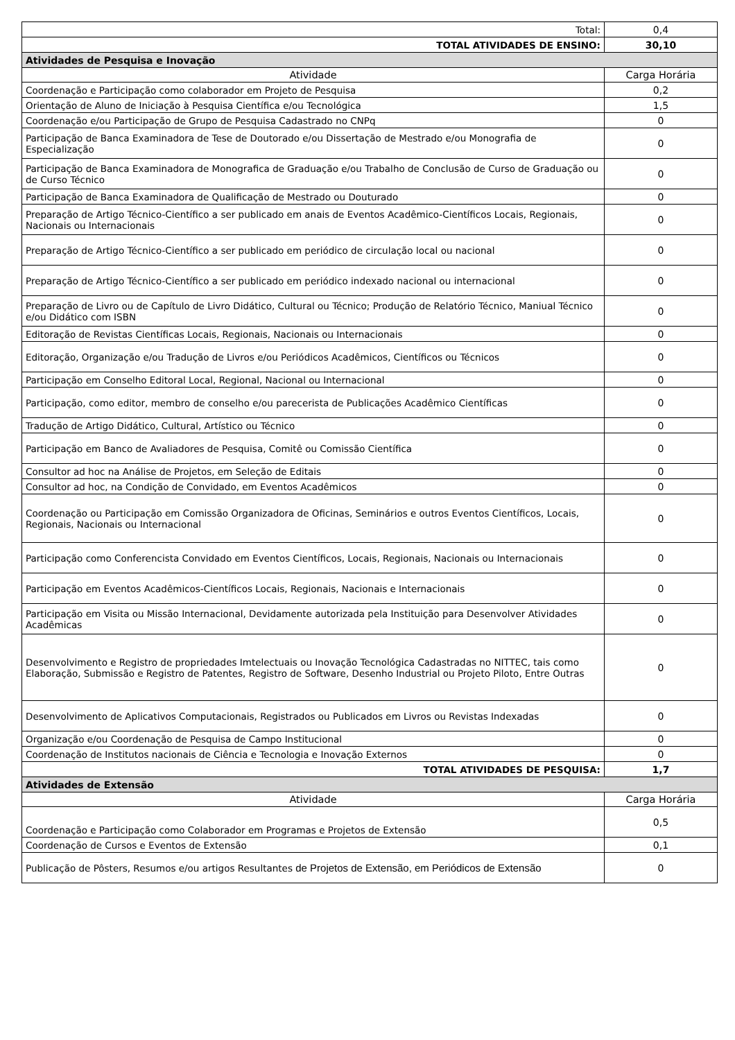| Total: | 0,4 |
| TOTAL ATIVIDADES DE ENSINO: | 30,10 |
| Atividades de Pesquisa e Inovação | |
| Atividade | Carga Horária |
| Coordenação e Participação como colaborador em Projeto de Pesquisa | 0,2 |
| Orientação de Aluno de Iniciação à Pesquisa Científica e/ou Tecnológica | 1,5 |
| Coordenação e/ou Participação de Grupo de Pesquisa Cadastrado no CNPq | 0 |
| Participação de Banca Examinadora de Tese de Doutorado e/ou Dissertação de Mestrado e/ou Monografia de Especialização | 0 |
| Participação de Banca Examinadora de Monografica de Graduação e/ou Trabalho de Conclusão de Curso de Graduação ou de Curso Técnico | 0 |
| Participação de Banca Examinadora de Qualificação de Mestrado ou Douturado | 0 |
| Preparação de Artigo Técnico-Científico a ser publicado em anais de Eventos Acadêmico-Científicos Locais, Regionais, Nacionais ou Internacionais | 0 |
| Preparação de Artigo Técnico-Científico a ser publicado em periódico de circulação local ou nacional | 0 |
| Preparação de Artigo Técnico-Científico a ser publicado em periódico indexado nacional ou internacional | 0 |
| Preparação de Livro ou de Capítulo de Livro Didático, Cultural ou Técnico; Produção de Relatório Técnico, Maniual Técnico e/ou Didático com ISBN | 0 |
| Editoração de Revistas Científicas Locais, Regionais, Nacionais ou Internacionais | 0 |
| Editoração, Organização e/ou Tradução de Livros e/ou Periódicos Acadêmicos, Científicos ou Técnicos | 0 |
| Participação em Conselho Editoral Local, Regional, Nacional ou Internacional | 0 |
| Participação, como editor, membro de conselho e/ou parecerista de Publicações Acadêmico Científicas | 0 |
| Tradução de Artigo Didático, Cultural, Artístico ou Técnico | 0 |
| Participação em Banco de Avaliadores de Pesquisa, Comitê ou Comissão Científica | 0 |
| Consultor ad hoc na Análise de Projetos, em Seleção de Editais | 0 |
| Consultor ad hoc, na Condição de Convidado, em Eventos Acadêmicos | 0 |
| Coordenação ou Participação em Comissão Organizadora de Oficinas, Seminários e outros Eventos Científicos, Locais, Regionais, Nacionais ou Internacional | 0 |
| Participação como Conferencista Convidado em Eventos Científicos, Locais, Regionais, Nacionais ou Internacionais | 0 |
| Participação em Eventos Acadêmicos-Científicos Locais, Regionais, Nacionais e Internacionais | 0 |
| Participação em Visita ou Missão Internacional, Devidamente autorizada pela Instituição para Desenvolver Atividades Acadêmicas | 0 |
| Desenvolvimento e Registro de propriedades Imtelectuais ou Inovação Tecnológica Cadastradas no NITTEC, tais como Elaboração, Submissão e Registro de Patentes, Registro de Software, Desenho Industrial ou Projeto Piloto, Entre Outras | 0 |
| Desenvolvimento de Aplicativos Computacionais, Registrados ou Publicados em Livros ou Revistas Indexadas | 0 |
| Organização e/ou Coordenação de Pesquisa de Campo Institucional | 0 |
| Coordenação de Institutos nacionais de Ciência e Tecnologia e Inovação Externos | 0 |
| TOTAL ATIVIDADES DE PESQUISA: | 1,7 |
| Atividades de Extensão | |
| Atividade | Carga Horária |
| Coordenação e Participação como Colaborador em Programas e Projetos de Extensão | 0,5 |
| Coordenação de Cursos e Eventos de Extensão | 0,1 |
| Publicação de Pôsters, Resumos e/ou artigos Resultantes de Projetos de Extensão, em Periódicos de Extensão | 0 |